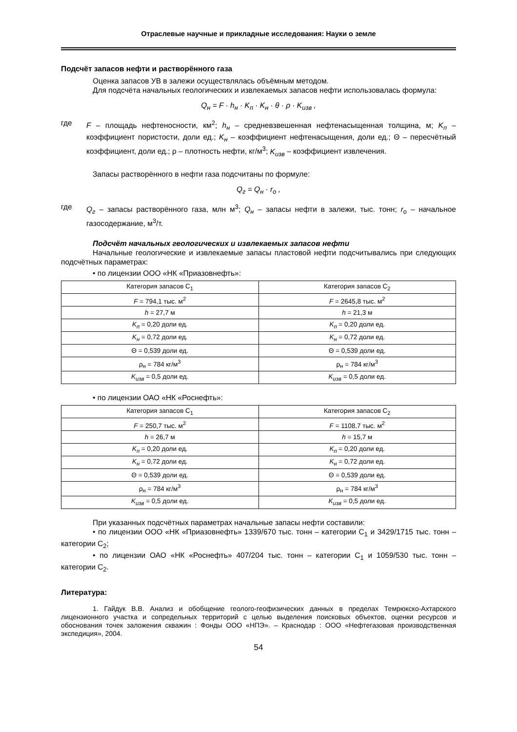Отраслевые научные и прикладные исследования: Науки о земле
Подсчёт запасов нефти и растворённого газа
Оценка запасов УВ в залежи осуществлялась объёмным методом.
Для подсчёта начальных геологических и извлекаемых запасов нефти использовалась формула:
Q<sub>н</sub> = F · h<sub>н</sub> · K<sub>п</sub> · K<sub>н</sub> · θ · ρ · K<sub>изв</sub> ,
где F – площадь нефтеносности, км<sup>2</sup>; h<sub>н</sub> – средневзвешенная нефтенасыщенная толщина, м; K<sub>п</sub> – коэффициент пористости, доли ед.; K<sub>н</sub> – коэффициент нефтенасыщения, доли ед.; Θ – пересчётный коэффициент, доли ед.; ρ – плотность нефти, кг/м<sup>3</sup>; K<sub>изв</sub> – коэффициент извлечения.
Запасы растворённого в нефти газа подсчитаны по формуле:
Q<sub>г</sub> = Q<sub>н</sub> · r<sub>o</sub> ,
где Q<sub>г</sub> – запасы растворённого газа, млн м<sup>3</sup>; Q<sub>н</sub> – запасы нефти в залежи, тыс. тонн; r<sub>o</sub> – начальное газосодержание, м<sup>3</sup>/т.
Подсчёт начальных геологических и извлекаемых запасов нефти
Начальные геологические и извлекаемые запасы пластовой нефти подсчитывались при следующих подсчётных параметрах:
• по лицензии ООО «НК «Приазовнефть»:
| Категория запасов С<sub>1</sub> | Категория запасов С<sub>2</sub> |
| F = 794,1 тыс. м<sup>2</sup> | F = 2645,8 тыс. м<sup>2</sup> |
| h = 27,7 м | h = 21,3 м |
| K<sub>п</sub> = 0,20 доли ед. | K<sub>п</sub> = 0,20 доли ед. |
| K<sub>н</sub> = 0,72 доли ед. | K<sub>н</sub> = 0,72 доли ед. |
| Θ = 0,539 доли ед. | Θ = 0,539 доли ед. |
| ρ<sub>н</sub> = 784 кг/м<sup>3</sup> | ρ<sub>н</sub> = 784 кг/м<sup>3</sup> |
| K<sub>изв</sub> = 0,5 доли ед. | K<sub>изв</sub> = 0,5 доли ед. |
• по лицензии ОАО «НК «Роснефть»:
| Категория запасов С<sub>1</sub> | Категория запасов С<sub>2</sub> |
| F = 250,7 тыс. м<sup>2</sup> | F = 1108,7 тыс. м<sup>2</sup> |
| h = 26,7 м | h = 15,7 м |
| K<sub>п</sub> = 0,20 доли ед. | K<sub>п</sub> = 0,20 доли ед. |
| K<sub>н</sub> = 0,72 доли ед. | K<sub>н</sub> = 0,72 доли ед. |
| Θ = 0,539 доли ед. | Θ = 0,539 доли ед. |
| ρ<sub>н</sub> = 784 кг/м<sup>3</sup> | ρ<sub>н</sub> = 784 кг/м<sup>3</sup> |
| K<sub>изв</sub> = 0,5 доли ед. | K<sub>изв</sub> = 0,5 доли ед. |
При указанных подсчётных параметрах начальные запасы нефти составили:
• по лицензии ООО «НК «Приазовнефть» 1339/670 тыс. тонн – категории С<sub>1</sub> и 3429/1715 тыс. тонн – категории С<sub>2</sub>;
• по лицензии ОАО «НК «Роснефть» 407/204 тыс. тонн – категории С<sub>1</sub> и 1059/530 тыс. тонн – категории С<sub>2</sub>.
Литература:
1. Гайдук В.В. Анализ и обобщение геолого-геофизических данных в пределах Темрюкско-Ахтарского лицензионного участка и сопредельных территорий с целью выделения поисковых объектов, оценки ресурсов и обоснования точек заложения скважин : Фонды ООО «НПЭ». – Краснодар : ООО «Нефтегазовая производственная экспедиция», 2004.
54